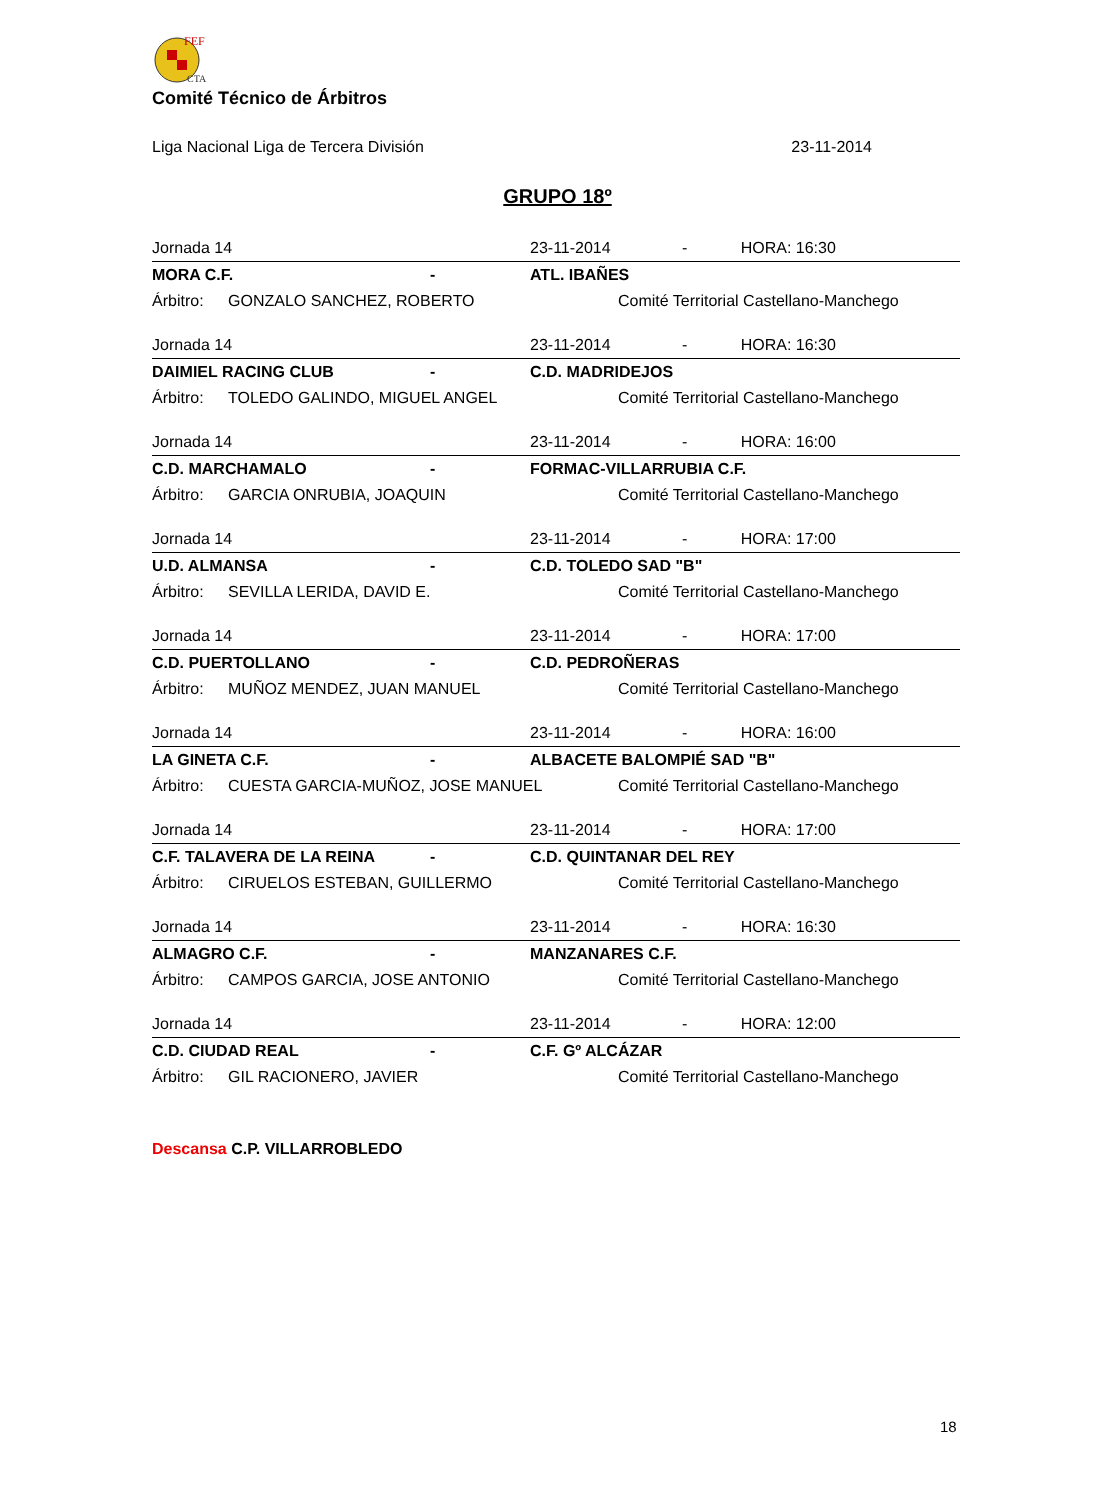FEF
CTA
Comité Técnico de Árbitros
Liga Nacional Liga de Tercera División 23-11-2014
GRUPO 18º
| Jornada 14 | | | 23-11-2014 | | - HORA: 16:30 |
| MORA C.F. | | - | ATL. IBAÑES | | |
| Árbitro: | GONZALO SANCHEZ, ROBERTO | | | Comité Territorial Castellano-Manchego | |
| Jornada 14 | | | 23-11-2014 | | - HORA: 16:30 |
| DAIMIEL RACING CLUB | | - | C.D. MADRIDEJOS | | |
| Árbitro: | TOLEDO GALINDO, MIGUEL ANGEL | | | Comité Territorial Castellano-Manchego | |
| Jornada 14 | | | 23-11-2014 | | - HORA: 16:00 |
| C.D. MARCHAMALO | | - | FORMAC-VILLARRUBIA C.F. | | |
| Árbitro: | GARCIA ONRUBIA, JOAQUIN | | | Comité Territorial Castellano-Manchego | |
| Jornada 14 | | | 23-11-2014 | | - HORA: 17:00 |
| U.D. ALMANSA | | - | C.D. TOLEDO SAD "B" | | |
| Árbitro: | SEVILLA LERIDA, DAVID E. | | | Comité Territorial Castellano-Manchego | |
| Jornada 14 | | | 23-11-2014 | | - HORA: 17:00 |
| C.D. PUERTOLLANO | | - | C.D. PEDROÑERAS | | |
| Árbitro: | MUÑOZ MENDEZ, JUAN MANUEL | | | Comité Territorial Castellano-Manchego | |
| Jornada 14 | | | 23-11-2014 | | - HORA: 16:00 |
| LA GINETA C.F. | | - | ALBACETE BALOMPIÉ SAD "B" | | |
| Árbitro: | CUESTA GARCIA-MUÑOZ, JOSE MANUEL | | | Comité Territorial Castellano-Manchego | |
| Jornada 14 | | | 23-11-2014 | | - HORA: 17:00 |
| C.F. TALAVERA DE LA REINA | | - | C.D. QUINTANAR DEL REY | | |
| Árbitro: | CIRUELOS ESTEBAN, GUILLERMO | | | Comité Territorial Castellano-Manchego | |
| Jornada 14 | | | 23-11-2014 | | - HORA: 16:30 |
| ALMAGRO C.F. | | - | MANZANARES C.F. | | |
| Árbitro: | CAMPOS GARCIA, JOSE ANTONIO | | | Comité Territorial Castellano-Manchego | |
| Jornada 14 | | | 23-11-2014 | | - HORA: 12:00 |
| C.D. CIUDAD REAL | | - | C.F. Gº ALCÁZAR | | |
| Árbitro: | GIL RACIONERO, JAVIER | | | Comité Territorial Castellano-Manchego | |
Descansa C.P. VILLARROBLEDO
18